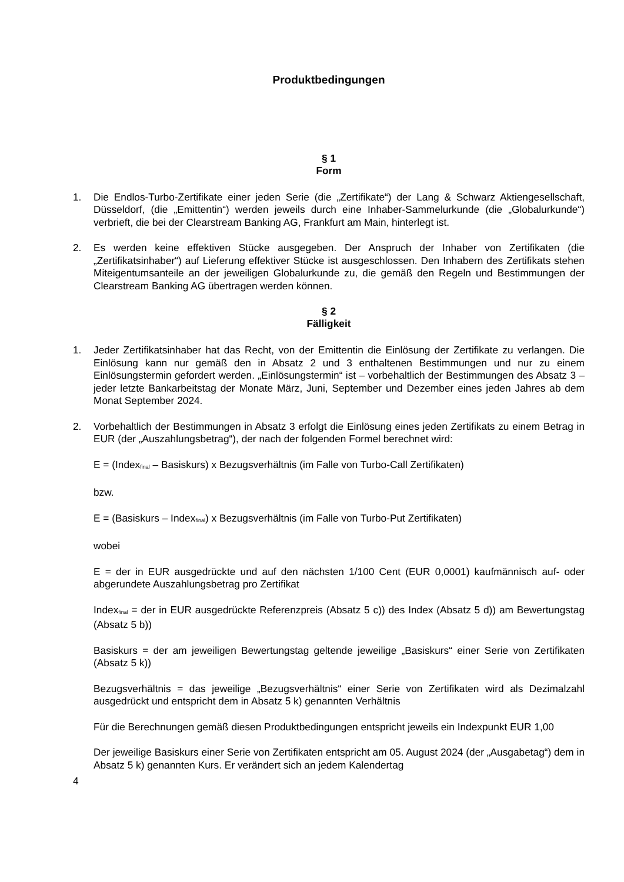Produktbedingungen
§ 1
Form
1. Die Endlos-Turbo-Zertifikate einer jeden Serie (die „Zertifikate“) der Lang & Schwarz Aktiengesellschaft, Düsseldorf, (die „Emittentin“) werden jeweils durch eine Inhaber-Sammelurkunde (die „Globalurkunde“) verbrieft, die bei der Clearstream Banking AG, Frankfurt am Main, hinterlegt ist.
2. Es werden keine effektiven Stücke ausgegeben. Der Anspruch der Inhaber von Zertifikaten (die „Zertifikatsinhaber“) auf Lieferung effektiver Stücke ist ausgeschlossen. Den Inhabern des Zertifikats stehen Miteigentumsanteile an der jeweiligen Globalurkunde zu, die gemäß den Regeln und Bestimmungen der Clearstream Banking AG übertragen werden können.
§ 2
Fälligkeit
1. Jeder Zertifikatsinhaber hat das Recht, von der Emittentin die Einlösung der Zertifikate zu verlangen. Die Einlösung kann nur gemäß den in Absatz 2 und 3 enthaltenen Bestimmungen und nur zu einem Einlösungstermin gefordert werden. „Einlösungstermin“ ist – vorbehaltlich der Bestimmungen des Absatz 3 – jeder letzte Bankarbeitstag der Monate März, Juni, September und Dezember eines jeden Jahres ab dem Monat September 2024.
2. Vorbehaltlich der Bestimmungen in Absatz 3 erfolgt die Einlösung eines jeden Zertifikats zu einem Betrag in EUR (der „Auszahlungsbetrag“), der nach der folgenden Formel berechnet wird:
E = (Index<sub>final</sub> – Basiskurs) x Bezugsverhältnis (im Falle von Turbo-Call Zertifikaten)
bzw.
E = (Basiskurs – Index<sub>final</sub>) x Bezugsverhältnis (im Falle von Turbo-Put Zertifikaten)
wobei
E = der in EUR ausgedrückte und auf den nächsten 1/100 Cent (EUR 0,0001) kaufmännisch auf- oder abgerundete Auszahlungsbetrag pro Zertifikat
Index<sub>final</sub> = der in EUR ausgedrückte Referenzpreis (Absatz 5 c)) des Index (Absatz 5 d)) am Bewertungstag (Absatz 5 b))
Basiskurs = der am jeweiligen Bewertungstag geltende jeweilige „Basiskurs“ einer Serie von Zertifikaten (Absatz 5 k))
Bezugsverhältnis = das jeweilige „Bezugsverhältnis“ einer Serie von Zertifikaten wird als Dezimalzahl ausgedrückt und entspricht dem in Absatz 5 k) genannten Verhältnis
Für die Berechnungen gemäß diesen Produktbedingungen entspricht jeweils ein Indexpunkt EUR 1,00
Der jeweilige Basiskurs einer Serie von Zertifikaten entspricht am 05. August 2024 (der „Ausgabetag“) dem in Absatz 5 k) genannten Kurs. Er verändert sich an jedem Kalendertag
4